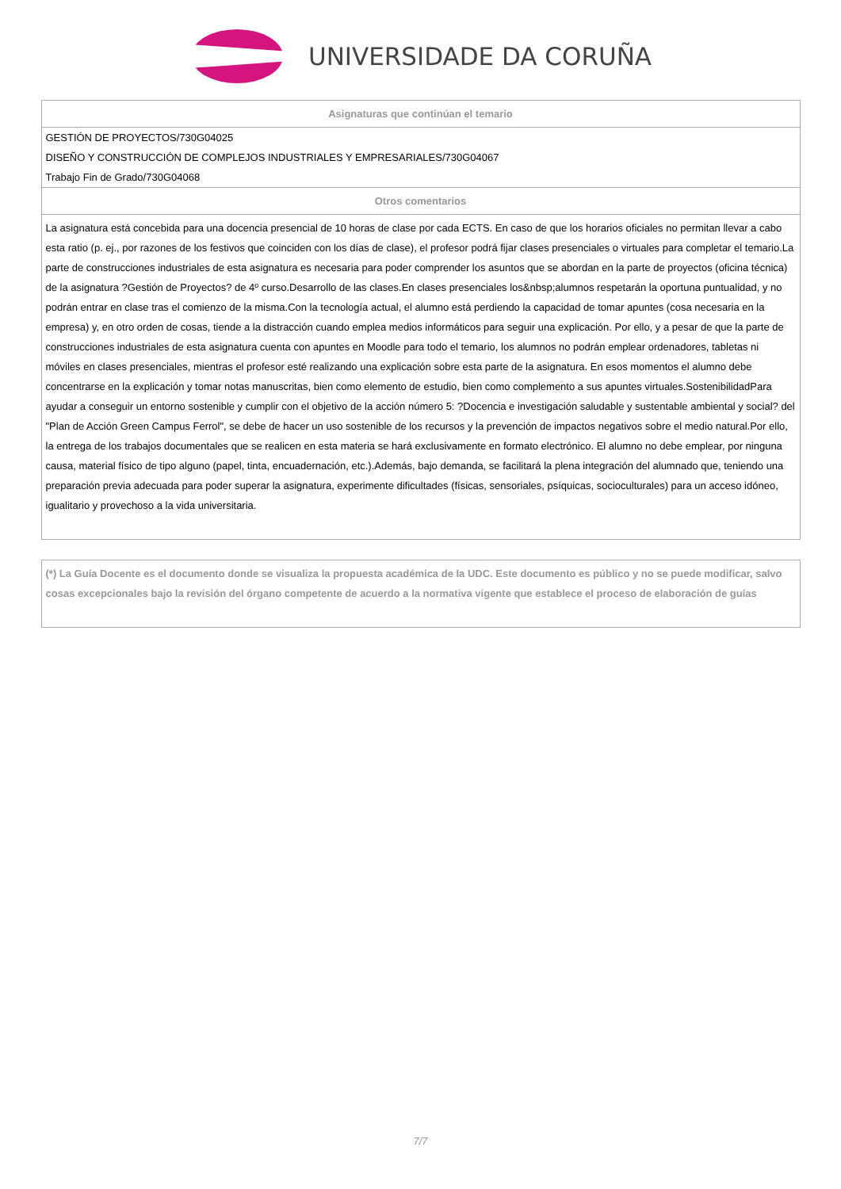UNIVERSIDADE DA CORUÑA
| Asignaturas que continúan el temario |
| --- |
| GESTIÓN DE PROYECTOS/730G04025 DISEÑO Y CONSTRUCCIÓN DE COMPLEJOS INDUSTRIALES Y EMPRESARIALES/730G04067 Trabajo Fin de Grado/730G04068 |
| Otros comentarios |
| La asignatura está concebida para una docencia presencial de 10 horas de clase por cada ECTS. En caso de que los horarios oficiales no permitan llevar a cabo esta ratio (p. ej., por razones de los festivos que coinciden con los días de clase), el profesor podrá fijar clases presenciales o virtuales para completar el temario.La parte de construcciones industriales de esta asignatura es necesaria para poder comprender los asuntos que se abordan en la parte de proyectos (oficina técnica) de la asignatura ?Gestión de Proyectos? de 4º curso.Desarrollo de las clases.En clases presenciales los&nbsp;alumnos respetarán la oportuna puntualidad, y no podrán entrar en clase tras el comienzo de la misma.Con la tecnología actual, el alumno está perdiendo la capacidad de tomar apuntes (cosa necesaria en la empresa) y, en otro orden de cosas, tiende a la distracción cuando emplea medios informáticos para seguir una explicación. Por ello, y a pesar de que la parte de construcciones industriales de esta asignatura cuenta con apuntes en Moodle para todo el temario, los alumnos no podrán emplear ordenadores, tabletas ni móviles en clases presenciales, mientras el profesor esté realizando una explicación sobre esta parte de la asignatura. En esos momentos el alumno debe concentrarse en la explicación y tomar notas manuscritas, bien como elemento de estudio, bien como complemento a sus apuntes virtuales.SostenibilidadPara ayudar a conseguir un entorno sostenible y cumplir con el objetivo de la acción número 5: ?Docencia e investigación saludable y sustentable ambiental y social? del "Plan de Acción Green Campus Ferrol", se debe de hacer un uso sostenible de los recursos y la prevención de impactos negativos sobre el medio natural.Por ello, la entrega de los trabajos documentales que se realicen en esta materia se hará exclusivamente en formato electrónico. El alumno no debe emplear, por ninguna causa, material físico de tipo alguno (papel, tinta, encuadernación, etc.).Además, bajo demanda, se facilitará la plena integración del alumnado que, teniendo una preparación previa adecuada para poder superar la asignatura, experimente dificultades (físicas, sensoriales, psíquicas, socioculturales) para un acceso idóneo, igualitario y provechoso a la vida universitaria. |
(*) La Guía Docente es el documento donde se visualiza la propuesta académica de la UDC. Este documento es público y no se puede modificar, salvo cosas excepcionales bajo la revisión del órgano competente de acuerdo a la normativa vigente que establece el proceso de elaboración de guías
7/7